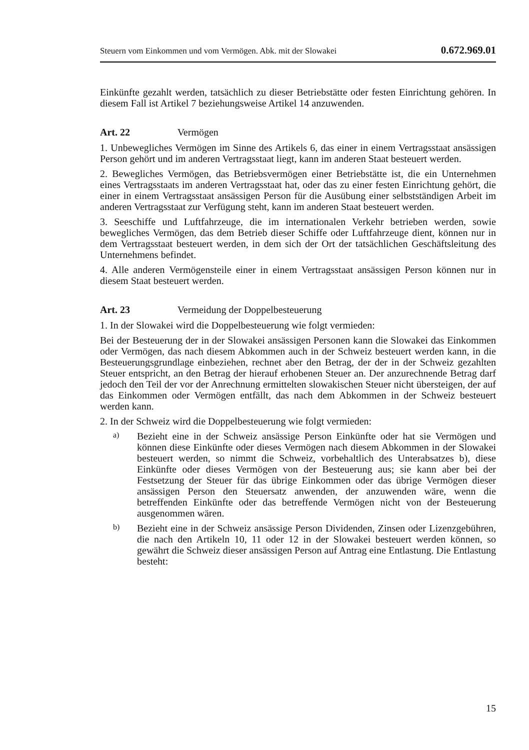Steuern vom Einkommen und vom Vermögen. Abk. mit der Slowakei 0.672.969.01
Einkünfte gezahlt werden, tatsächlich zu dieser Betriebstätte oder festen Einrichtung gehören. In diesem Fall ist Artikel 7 beziehungsweise Artikel 14 anzuwenden.
Art. 22 Vermögen
1. Unbewegliches Vermögen im Sinne des Artikels 6, das einer in einem Vertragsstaat ansässigen Person gehört und im anderen Vertragsstaat liegt, kann im anderen Staat besteuert werden.
2. Bewegliches Vermögen, das Betriebsvermögen einer Betriebstätte ist, die ein Unternehmen eines Vertragsstaats im anderen Vertragsstaat hat, oder das zu einer festen Einrichtung gehört, die einer in einem Vertragsstaat ansässigen Person für die Ausübung einer selbstständigen Arbeit im anderen Vertragsstaat zur Verfügung steht, kann im anderen Staat besteuert werden.
3. Seeschiffe und Luftfahrzeuge, die im internationalen Verkehr betrieben werden, sowie bewegliches Vermögen, das dem Betrieb dieser Schiffe oder Luftfahrzeuge dient, können nur in dem Vertragsstaat besteuert werden, in dem sich der Ort der tatsächlichen Geschäftsleitung des Unternehmens befindet.
4. Alle anderen Vermögensteile einer in einem Vertragsstaat ansässigen Person können nur in diesem Staat besteuert werden.
Art. 23 Vermeidung der Doppelbesteuerung
1. In der Slowakei wird die Doppelbesteuerung wie folgt vermieden:
Bei der Besteuerung der in der Slowakei ansässigen Personen kann die Slowakei das Einkommen oder Vermögen, das nach diesem Abkommen auch in der Schweiz besteuert werden kann, in die Besteuerungsgrundlage einbeziehen, rechnet aber den Betrag, der der in der Schweiz gezahlten Steuer entspricht, an den Betrag der hierauf erhobenen Steuer an. Der anzurechnende Betrag darf jedoch den Teil der vor der Anrechnung ermittelten slowakischen Steuer nicht übersteigen, der auf das Einkommen oder Vermögen entfällt, das nach dem Abkommen in der Schweiz besteuert werden kann.
2. In der Schweiz wird die Doppelbesteuerung wie folgt vermieden:
a)
Bezieht eine in der Schweiz ansässige Person Einkünfte oder hat sie Vermögen und können diese Einkünfte oder dieses Vermögen nach diesem Abkommen in der Slowakei besteuert werden, so nimmt die Schweiz, vorbehaltlich des Unterabsatzes b), diese Einkünfte oder dieses Vermögen von der Besteuerung aus; sie kann aber bei der Festsetzung der Steuer für das übrige Einkommen oder das übrige Vermögen dieser ansässigen Person den Steuersatz anwenden, der anzuwenden wäre, wenn die betreffenden Einkünfte oder das betreffende Vermögen nicht von der Besteuerung ausgenommen wären.
b)
Bezieht eine in der Schweiz ansässige Person Dividenden, Zinsen oder Lizenzgebühren, die nach den Artikeln 10, 11 oder 12 in der Slowakei besteuert werden können, so gewährt die Schweiz dieser ansässigen Person auf Antrag eine Entlastung. Die Entlastung besteht:
15